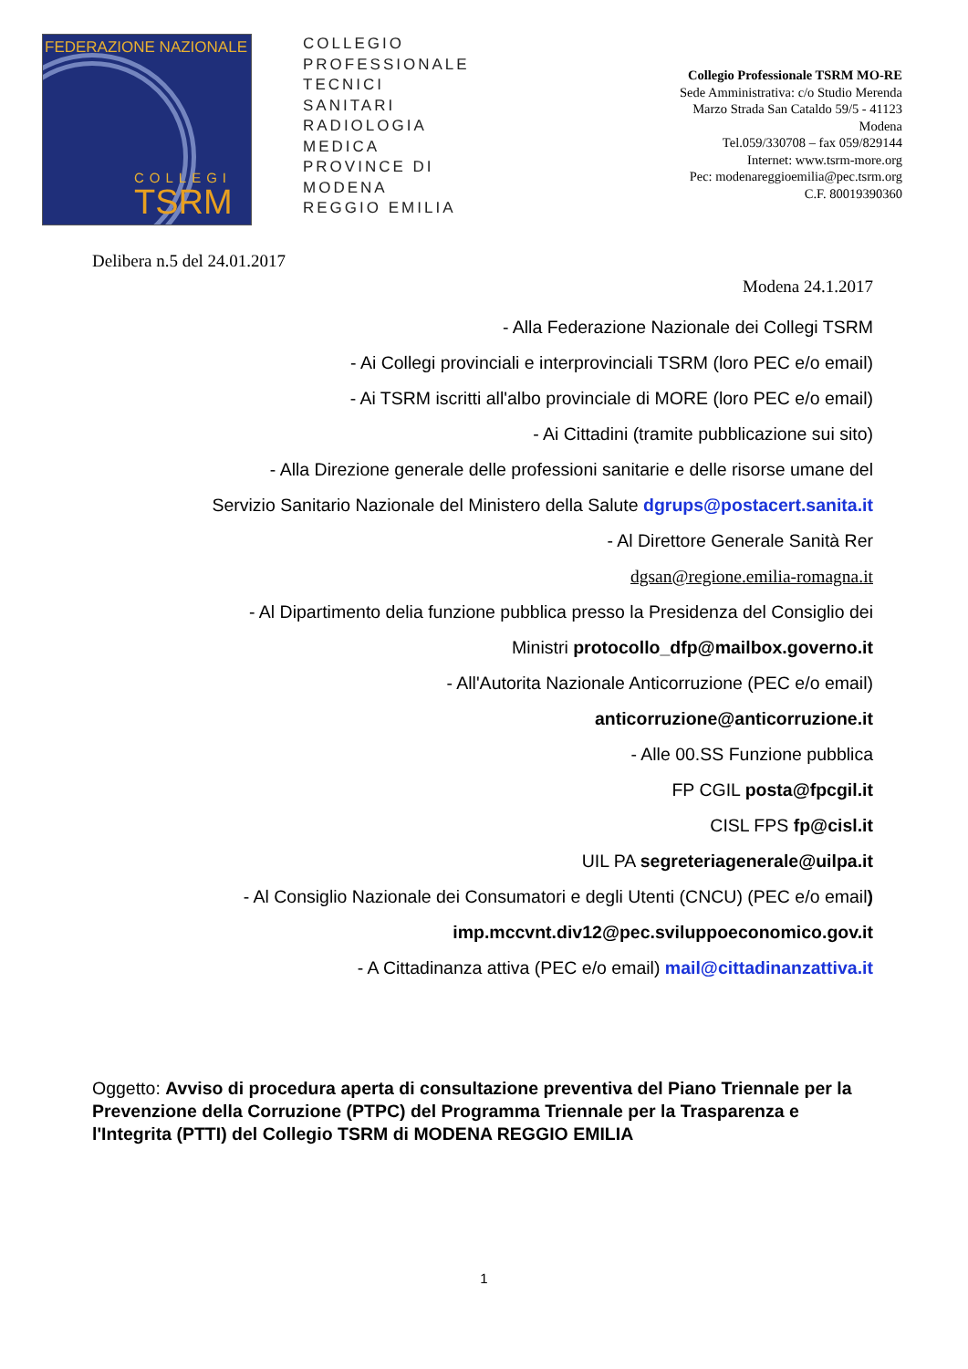FEDERAZIONE NAZIONALE
COLLEGI
TSRM
COLLEGIO
PROFESSIONALE
TECNICI
SANITARI
RADIOLOGIA
MEDICA
PROVINCE DI
MODENA
REGGIO EMILIA
Collegio Professionale TSRM MO-RE
Sede Amministrativa: c/o Studio Merenda
Marzo Strada San Cataldo 59/5 - 41123
Modena
Tel.059/330708 – fax 059/829144
Internet: www.tsrm-more.org
Pec: modenareggioemilia@pec.tsrm.org
C.F. 80019390360
Delibera n.5 del 24.01.2017
Modena 24.1.2017
- Alla Federazione Nazionale dei Collegi TSRM
- Ai Collegi provinciali e interprovinciali TSRM (loro PEC e/o email)
- Ai TSRM iscritti all'albo provinciale di MORE (loro PEC e/o email)
- Ai Cittadini (tramite pubblicazione sui sito)
- Alla Direzione generale delle professioni sanitarie e delle risorse umane del
Servizio Sanitario Nazionale del Ministero della Salute dgrups@postacert.sanita.it
- Al Direttore Generale Sanità Rer
dgsan@regione.emilia-romagna.it
- Al Dipartimento delia funzione pubblica presso la Presidenza del Consiglio dei
Ministri protocollo_dfp@mailbox.governo.it
- All'Autorita Nazionale Anticorruzione (PEC e/o email)
anticorruzione@anticorruzione.it
- Alle 00.SS Funzione pubblica
FP CGIL posta@fpcgil.it
CISL FPS fp@cisl.it
UIL PA segreteriagenerale@uilpa.it
- Al Consiglio Nazionale dei Consumatori e degli Utenti (CNCU) (PEC e/o email)
imp.mccvnt.div12@pec.sviluppoeconomico.gov.it
- A Cittadinanza attiva (PEC e/o email) mail@cittadinanzattiva.it
Oggetto: Avviso di procedura aperta di consultazione preventiva del Piano Triennale per la Prevenzione della Corruzione (PTPC) del Programma Triennale per la Trasparenza e l'Integrita (PTTI) del Collegio TSRM di MODENA REGGIO EMILIA
1